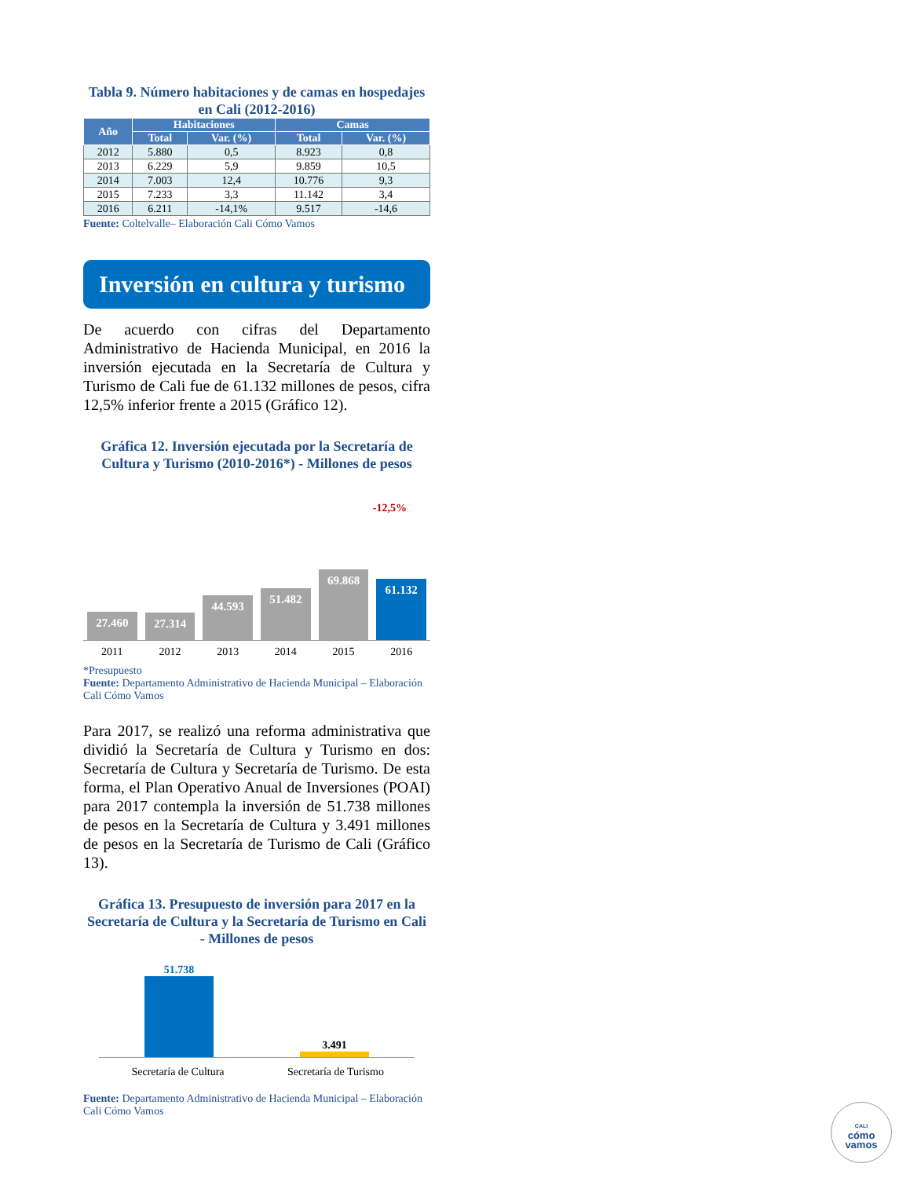Tabla 9. Número habitaciones y de camas en hospedajes en Cali (2012-2016)
| Año | Habitaciones | | Camas | |
| --- | --- | --- | --- | --- |
| | Total | Var. (%) | Total | Var. (%) |
| 2012 | 5.880 | 0,5 | 8.923 | 0,8 |
| 2013 | 6.229 | 5,9 | 9.859 | 10,5 |
| 2014 | 7.003 | 12,4 | 10.776 | 9,3 |
| 2015 | 7.233 | 3,3 | 11.142 | 3,4 |
| 2016 | 6.211 | -14,1% | 9.517 | -14,6 |
Fuente: Coltelvalle– Elaboración Cali Cómo Vamos
Inversión en cultura y turismo
De acuerdo con cifras del Departamento Administrativo de Hacienda Municipal, en 2016 la inversión ejecutada en la Secretaría de Cultura y Turismo de Cali fue de 61.132 millones de pesos, cifra 12,5% inferior frente a 2015 (Gráfico 12).
Gráfica 12. Inversión ejecutada por la Secretaría de Cultura y Turismo (2010-2016*) - Millones de pesos
-12,5%
27.460
27.314
44.593
51.482
69.868
61.132
2011 2012 2013 2014 2015 2016
*Presupuesto
Fuente: Departamento Administrativo de Hacienda Municipal – Elaboración Cali Cómo Vamos
Para 2017, se realizó una reforma administrativa que dividió la Secretaría de Cultura y Turismo en dos: Secretaría de Cultura y Secretaría de Turismo. De esta forma, el Plan Operativo Anual de Inversiones (POAI) para 2017 contempla la inversión de 51.738 millones de pesos en la Secretaría de Cultura y 3.491 millones de pesos en la Secretaría de Turismo de Cali (Gráfico 13).
Gráfica 13. Presupuesto de inversión para 2017 en la Secretaría de Cultura y la Secretaría de Turismo en Cali - Millones de pesos
51.738
3.491
Secretaría de Cultura Secretaría de Turismo
Fuente: Departamento Administrativo de Hacienda Municipal – Elaboración Cali Cómo Vamos
CALI
cómo
vamos